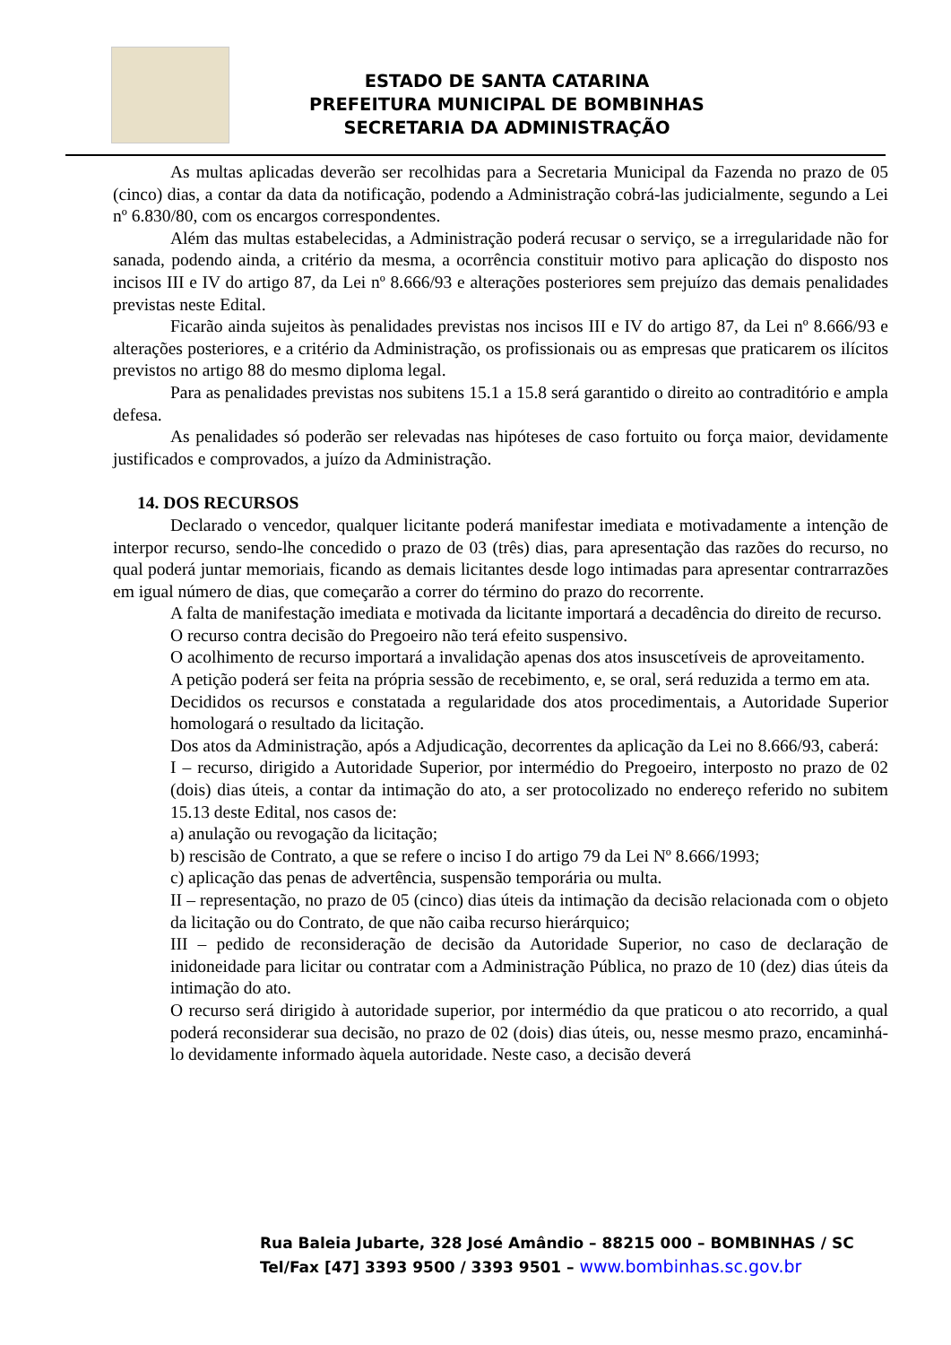ESTADO DE SANTA CATARINA
PREFEITURA MUNICIPAL DE BOMBINHAS
SECRETARIA DA ADMINISTRAÇÃO
As multas aplicadas deverão ser recolhidas para a Secretaria Municipal da Fazenda no prazo de 05 (cinco) dias, a contar da data da notificação, podendo a Administração cobrá-las judicialmente, segundo a Lei nº 6.830/80, com os encargos correspondentes.
Além das multas estabelecidas, a Administração poderá recusar o serviço, se a irregularidade não for sanada, podendo ainda, a critério da mesma, a ocorrência constituir motivo para aplicação do disposto nos incisos III e IV do artigo 87, da Lei nº 8.666/93 e alterações posteriores sem prejuízo das demais penalidades previstas neste Edital.
Ficarão ainda sujeitos às penalidades previstas nos incisos III e IV do artigo 87, da Lei nº 8.666/93 e alterações posteriores, e a critério da Administração, os profissionais ou as empresas que praticarem os ilícitos previstos no artigo 88 do mesmo diploma legal.
Para as penalidades previstas nos subitens 15.1 a 15.8 será garantido o direito ao contraditório e ampla defesa.
As penalidades só poderão ser relevadas nas hipóteses de caso fortuito ou força maior, devidamente justificados e comprovados, a juízo da Administração.
14. DOS RECURSOS
Declarado o vencedor, qualquer licitante poderá manifestar imediata e motivadamente a intenção de interpor recurso, sendo-lhe concedido o prazo de 03 (três) dias, para apresentação das razões do recurso, no qual poderá juntar memoriais, ficando as demais licitantes desde logo intimadas para apresentar contrarrazões em igual número de dias, que começarão a correr do término do prazo do recorrente.
A falta de manifestação imediata e motivada da licitante importará a decadência do direito de recurso.
O recurso contra decisão do Pregoeiro não terá efeito suspensivo.
O acolhimento de recurso importará a invalidação apenas dos atos insuscetíveis de aproveitamento.
A petição poderá ser feita na própria sessão de recebimento, e, se oral, será reduzida a termo em ata.
Decididos os recursos e constatada a regularidade dos atos procedimentais, a Autoridade Superior homologará o resultado da licitação.
Dos atos da Administração, após a Adjudicação, decorrentes da aplicação da Lei no 8.666/93, caberá:
I – recurso, dirigido a Autoridade Superior, por intermédio do Pregoeiro, interposto no prazo de 02 (dois) dias úteis, a contar da intimação do ato, a ser protocolizado no endereço referido no subitem 15.13 deste Edital, nos casos de:
a) anulação ou revogação da licitação;
b) rescisão de Contrato, a que se refere o inciso I do artigo 79 da Lei Nº 8.666/1993;
c) aplicação das penas de advertência, suspensão temporária ou multa.
II – representação, no prazo de 05 (cinco) dias úteis da intimação da decisão relacionada com o objeto da licitação ou do Contrato, de que não caiba recurso hierárquico;
III – pedido de reconsideração de decisão da Autoridade Superior, no caso de declaração de inidoneidade para licitar ou contratar com a Administração Pública, no prazo de 10 (dez) dias úteis da intimação do ato.
O recurso será dirigido à autoridade superior, por intermédio da que praticou o ato recorrido, a qual poderá reconsiderar sua decisão, no prazo de 02 (dois) dias úteis, ou, nesse mesmo prazo, encaminhá-lo devidamente informado àquela autoridade. Neste caso, a decisão deverá
Rua Baleia Jubarte, 328 José Amândio – 88215 000 – BOMBINHAS / SC
Tel/Fax [47] 3393 9500 / 3393 9501 – www.bombinhas.sc.gov.br